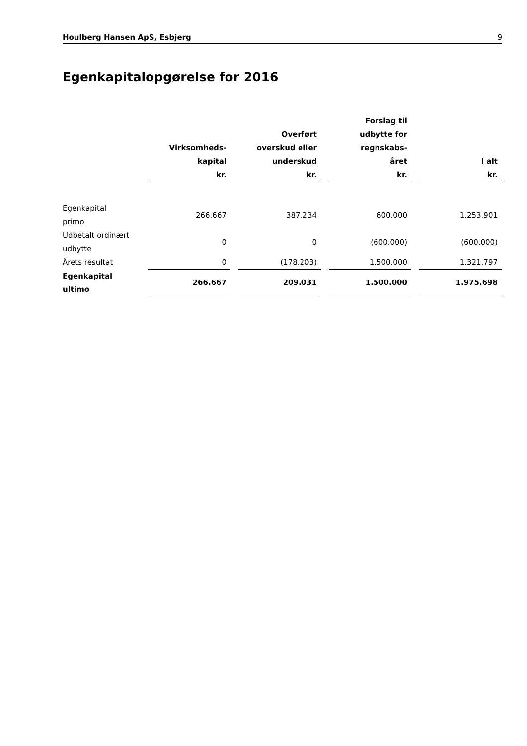Houlberg Hansen ApS, Esbjerg 9
Egenkapitalopgørelse for 2016
| | Virksomheds- kapital kr. | | Overført overskud eller underskud kr. | | Forslag til udbytte for regnskabs- året kr. | | I alt kr. |
| --- | --- | --- | --- | --- | --- | --- | --- |
| Egenkapital primo | 266.667 | | 387.234 | | 600.000 | | 1.253.901 |
| Udbetalt ordinært udbytte | 0 | | 0 | | (600.000) | | (600.000) |
| Årets resultat | 0 | | (178.203) | | 1.500.000 | | 1.321.797 |
| Egenkapital ultimo | 266.667 | | 209.031 | | 1.500.000 | | 1.975.698 |